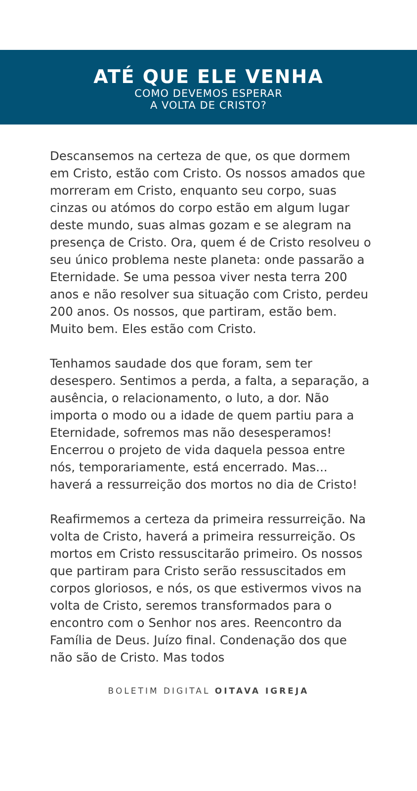ATÉ QUE ELE VENHA
COMO DEVEMOS ESPERAR
A VOLTA DE CRISTO?
Descansemos na certeza de que, os que dormem em Cristo, estão com Cristo. Os nossos amados que morreram em Cristo, enquanto seu corpo, suas cinzas ou atómos do corpo estão em algum lugar deste mundo, suas almas gozam e se alegram na presença de Cristo. Ora, quem é de Cristo resolveu o seu único problema neste planeta: onde passarão a Eternidade. Se uma pessoa viver nesta terra 200 anos e não resolver sua situação com Cristo, perdeu 200 anos. Os nossos, que partiram, estão bem. Muito bem. Eles estão com Cristo.
Tenhamos saudade dos que foram, sem ter desespero. Sentimos a perda, a falta, a separação, a ausência, o relacionamento, o luto, a dor. Não importa o modo ou a idade de quem partiu para a Eternidade, sofremos mas não desesperamos! Encerrou o projeto de vida daquela pessoa entre nós, temporariamente, está encerrado. Mas... haverá a ressurreição dos mortos no dia de Cristo!
Reafirmemos a certeza da primeira ressurreição. Na volta de Cristo, haverá a primeira ressurreição. Os mortos em Cristo ressuscitarão primeiro. Os nossos que partiram para Cristo serão ressuscitados em corpos gloriosos, e nós, os que estivermos vivos na volta de Cristo, seremos transformados para o encontro com o Senhor nos ares. Reencontro da Família de Deus. Juízo final. Condenação dos que não são de Cristo. Mas todos
BOLETIM DIGITAL OITAVA IGREJA